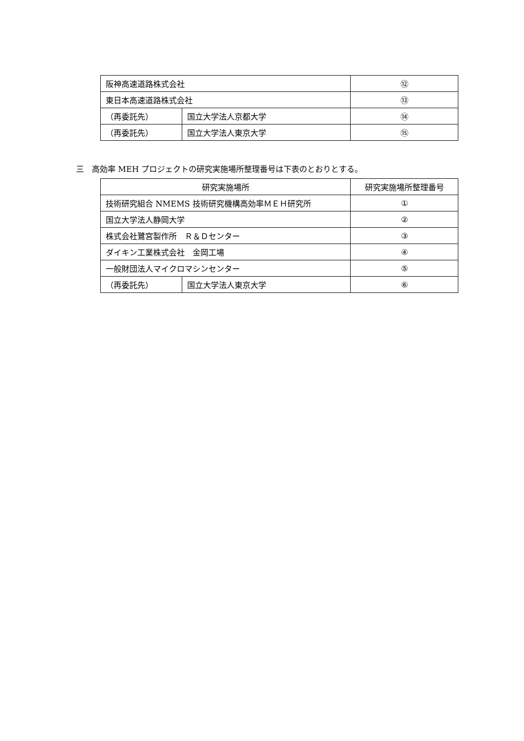| 阪神高速道路株式会社 | | ⑫ |
| 東日本高速道路株式会社 | | ⑬ |
| （再委託先） | 国立大学法人京都大学 | ⑭ |
| （再委託先） | 国立大学法人東京大学 | ⑮ |
三　高効率 MEH プロジェクトの研究実施場所整理番号は下表のとおりとする。
| 研究実施場所 | | 研究実施場所整理番号 |
| --- | --- | --- |
| 技術研究組合 NMEMS 技術研究機構高効率ＭＥＨ研究所 | | ① |
| 国立大学法人静岡大学 | | ② |
| 株式会社鷺宮製作所 Ｒ＆Ｄセンター | | ③ |
| ダイキン工業株式会社 金岡工場 | | ④ |
| 一般財団法人マイクロマシンセンター | | ⑤ |
| （再委託先） | 国立大学法人東京大学 | ⑥ |